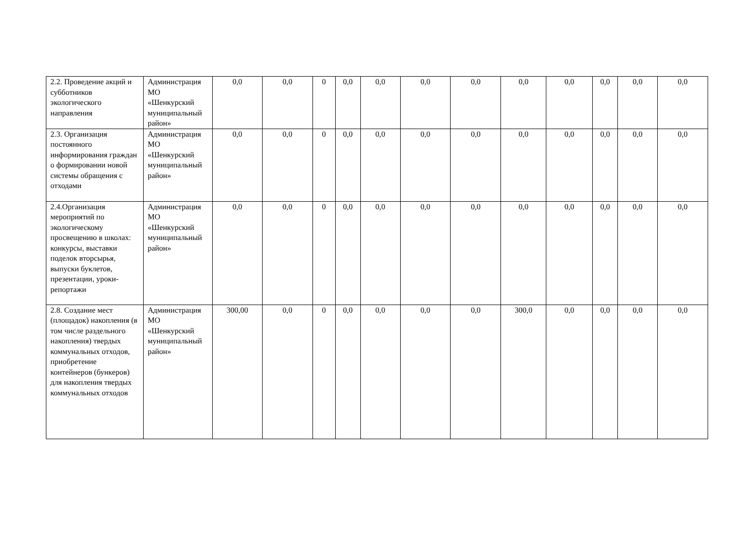| 2.2. Проведение акций и субботников экологического направления | Администрация МО «Шенкурский муниципальный район» | 0,0 | 0,0 | 0 | 0,0 | 0,0 | 0,0 | 0,0 | 0,0 | 0,0 | 0,0 | 0,0 | 0,0 |
| 2.3. Организация постоянного информирования граждан о формировании новой системы обращения с отходами | Администрация МО «Шенкурский муниципальный район» | 0,0 | 0,0 | 0 | 0,0 | 0,0 | 0,0 | 0,0 | 0,0 | 0,0 | 0,0 | 0,0 | 0,0 |
| 2.4.Организация мероприятий по экологическому просвещению в школах: конкурсы, выставки поделок вторсырья, выпуски буклетов, презентации, уроки-репортажи | Администрация МО «Шенкурский муниципальный район» | 0,0 | 0,0 | 0 | 0,0 | 0,0 | 0,0 | 0,0 | 0,0 | 0,0 | 0,0 | 0,0 | 0,0 |
| 2.8. Создание мест (площадок) накопления (в том числе раздельного накопления) твердых коммунальных отходов, приобретение контейнеров (бункеров) для накопления твердых коммунальных отходов | Администрация МО «Шенкурский муниципальный район» | 300,00 | 0,0 | 0 | 0,0 | 0,0 | 0,0 | 0,0 | 300,0 | 0,0 | 0,0 | 0,0 | 0,0 |